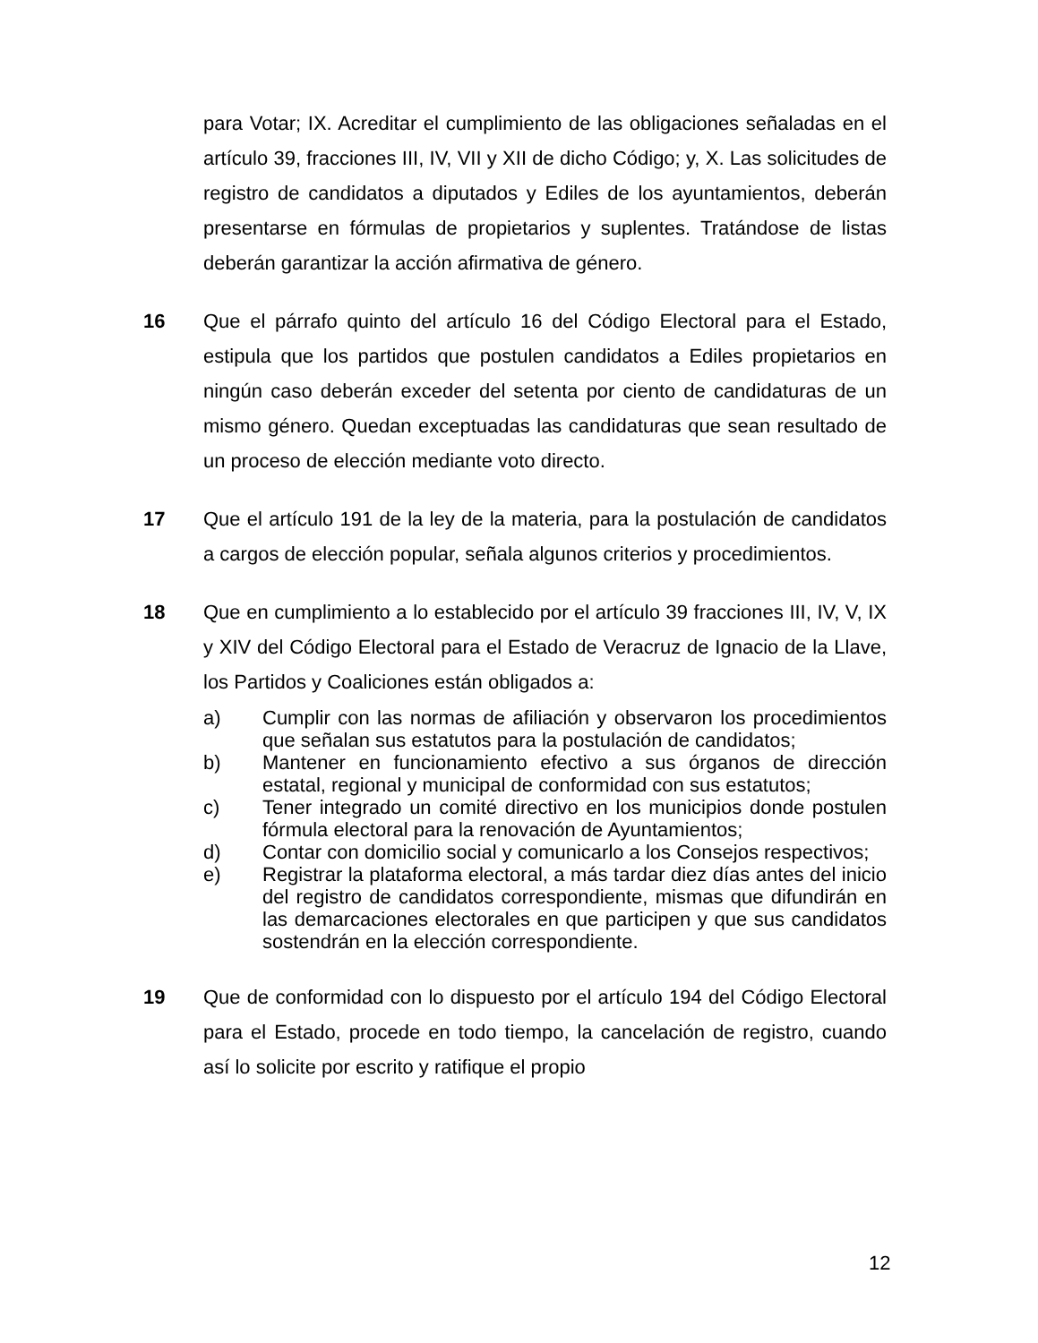para Votar; IX. Acreditar el cumplimiento de las obligaciones señaladas en el artículo 39, fracciones III, IV, VII y XII de dicho Código; y, X. Las solicitudes de registro de candidatos a diputados y Ediles de los ayuntamientos, deberán presentarse en fórmulas de propietarios y suplentes. Tratándose de listas deberán garantizar la acción afirmativa de género.
16 Que el párrafo quinto del artículo 16 del Código Electoral para el Estado, estipula que los partidos que postulen candidatos a Ediles propietarios en ningún caso deberán exceder del setenta por ciento de candidaturas de un mismo género. Quedan exceptuadas las candidaturas que sean resultado de un proceso de elección mediante voto directo.
17 Que el artículo 191 de la ley de la materia, para la postulación de candidatos a cargos de elección popular, señala algunos criterios y procedimientos.
18 Que en cumplimiento a lo establecido por el artículo 39 fracciones III, IV, V, IX y XIV del Código Electoral para el Estado de Veracruz de Ignacio de la Llave, los Partidos y Coaliciones están obligados a:
a) Cumplir con las normas de afiliación y observaron los procedimientos que señalan sus estatutos para la postulación de candidatos;
b) Mantener en funcionamiento efectivo a sus órganos de dirección estatal, regional y municipal de conformidad con sus estatutos;
c) Tener integrado un comité directivo en los municipios donde postulen fórmula electoral para la renovación de Ayuntamientos;
d) Contar con domicilio social y comunicarlo a los Consejos respectivos;
e) Registrar la plataforma electoral, a más tardar diez días antes del inicio del registro de candidatos correspondiente, mismas que difundirán en las demarcaciones electorales en que participen y que sus candidatos sostendrán en la elección correspondiente.
19 Que de conformidad con lo dispuesto por el artículo 194 del Código Electoral para el Estado, procede en todo tiempo, la cancelación de registro, cuando así lo solicite por escrito y ratifique el propio
12